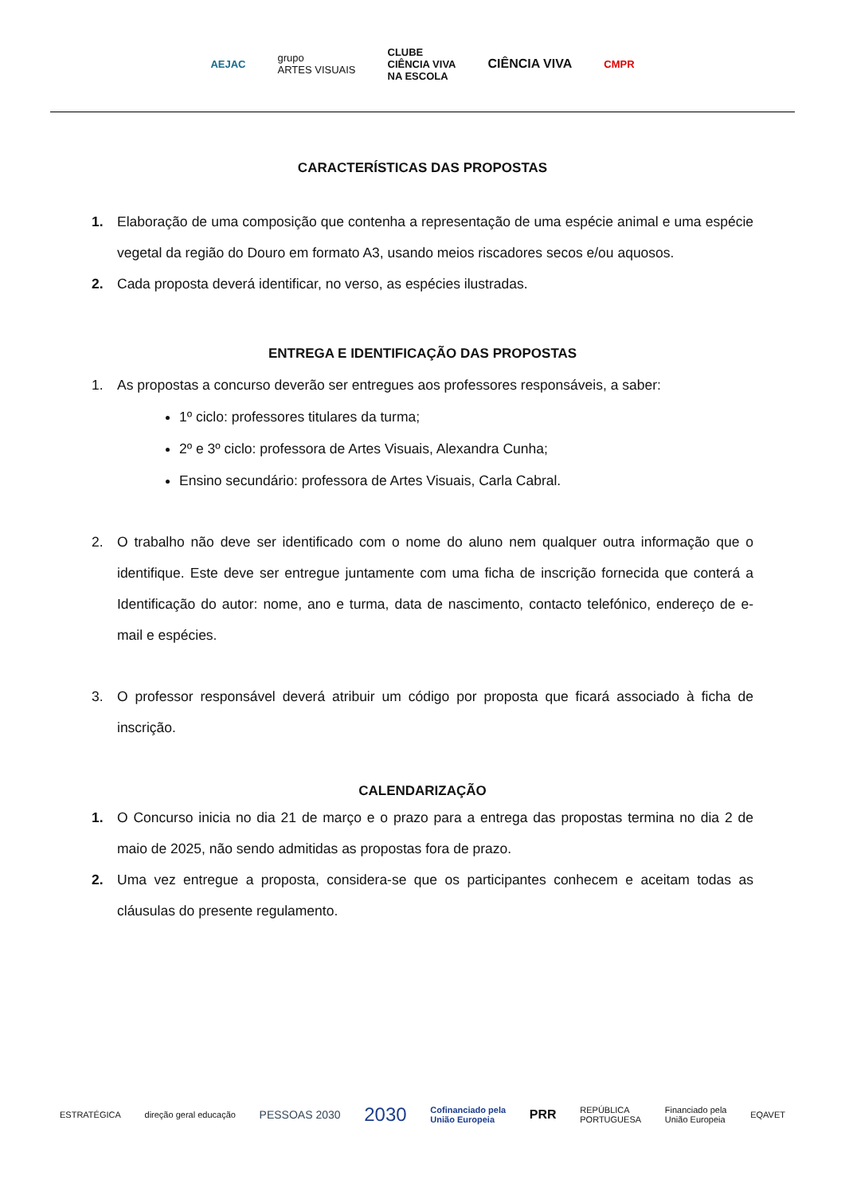AEJAC grupo
ARTES VISUAIS CLUBE
CIÊNCIA VIVA
NA ESCOLA CIÊNCIA VIVA CMPR
CARACTERÍSTICAS DAS PROPOSTAS
1. Elaboração de uma composição que contenha a representação de uma espécie animal e uma espécie vegetal da região do Douro em formato A3, usando meios riscadores secos e/ou aquosos.
2. Cada proposta deverá identificar, no verso, as espécies ilustradas.
ENTREGA E IDENTIFICAÇÃO DAS PROPOSTAS
1. As propostas a concurso deverão ser entregues aos professores responsáveis, a saber:
1º ciclo: professores titulares da turma;
2º e 3º ciclo: professora de Artes Visuais, Alexandra Cunha;
Ensino secundário: professora de Artes Visuais, Carla Cabral.
2. O trabalho não deve ser identificado com o nome do aluno nem qualquer outra informação que o identifique. Este deve ser entregue juntamente com uma ficha de inscrição fornecida que conterá a Identificação do autor: nome, ano e turma, data de nascimento, contacto telefónico, endereço de e-mail e espécies.
3. O professor responsável deverá atribuir um código por proposta que ficará associado à ficha de inscrição.
CALENDARIZAÇÃO
1. O Concurso inicia no dia 21 de março e o prazo para a entrega das propostas termina no dia 2 de maio de 2025, não sendo admitidas as propostas fora de prazo.
2. Uma vez entregue a proposta, considera-se que os participantes conhecem e aceitam todas as cláusulas do presente regulamento.
ESTRATÉGICA direção geral educação PESSOAS 2030 2030 Cofinanciado pela
União Europeia PRR REPÚBLICA
PORTUGUESA Financiado pela
União Europeia EQAVET